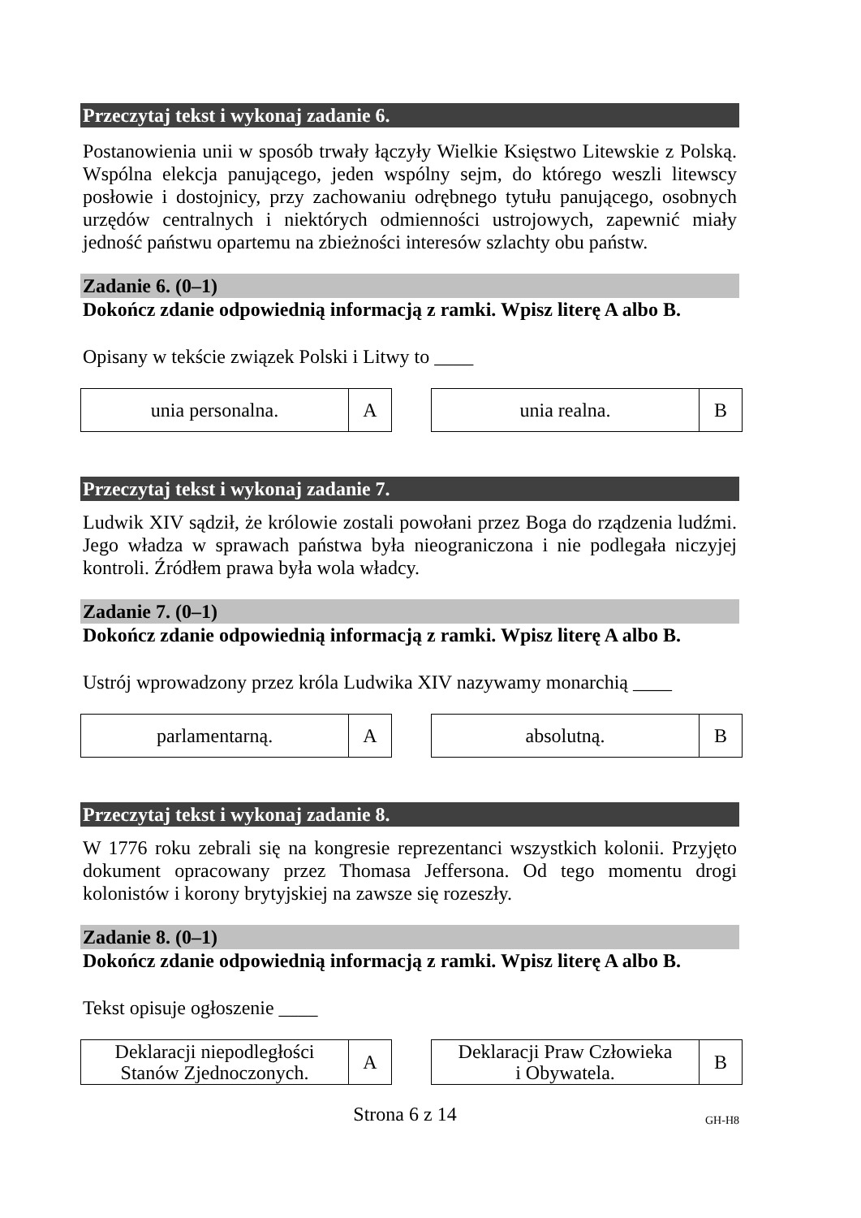Przeczytaj tekst i wykonaj zadanie 6.
Postanowienia unii w sposób trwały łączyły Wielkie Księstwo Litewskie z Polską. Wspólna elekcja panującego, jeden wspólny sejm, do którego weszli litewscy posłowie i dostojnicy, przy zachowaniu odrębnego tytułu panującego, osobnych urzędów centralnych i niektórych odmienności ustrojowych, zapewnić miały jedność państwu opartemu na zbieżności interesów szlachty obu państw.
Zadanie 6. (0–1)
Dokończ zdanie odpowiednią informacją z ramki. Wpisz literę A albo B.
Opisany w tekście związek Polski i Litwy to ____
| unia personalna. | A |
| unia realna. | B |
Przeczytaj tekst i wykonaj zadanie 7.
Ludwik XIV sądził, że królowie zostali powołani przez Boga do rządzenia ludźmi. Jego władza w sprawach państwa była nieograniczona i nie podlegała niczyjej kontroli. Źródłem prawa była wola władcy.
Zadanie 7. (0–1)
Dokończ zdanie odpowiednią informacją z ramki. Wpisz literę A albo B.
Ustrój wprowadzony przez króla Ludwika XIV nazywamy monarchią ____
| parlamentarną. | A |
| absolutną. | B |
Przeczytaj tekst i wykonaj zadanie 8.
W 1776 roku zebrali się na kongresie reprezentanci wszystkich kolonii. Przyjęto dokument opracowany przez Thomasa Jeffersona. Od tego momentu drogi kolonistów i korony brytyjskiej na zawsze się rozeszły.
Zadanie 8. (0–1)
Dokończ zdanie odpowiednią informacją z ramki. Wpisz literę A albo B.
Tekst opisuje ogłoszenie ____
| Deklaracji niepodległości Stanów Zjednoczonych. | A |
| Deklaracji Praw Człowieka i Obywatela. | B |
Strona 6 z 14
GH-H8